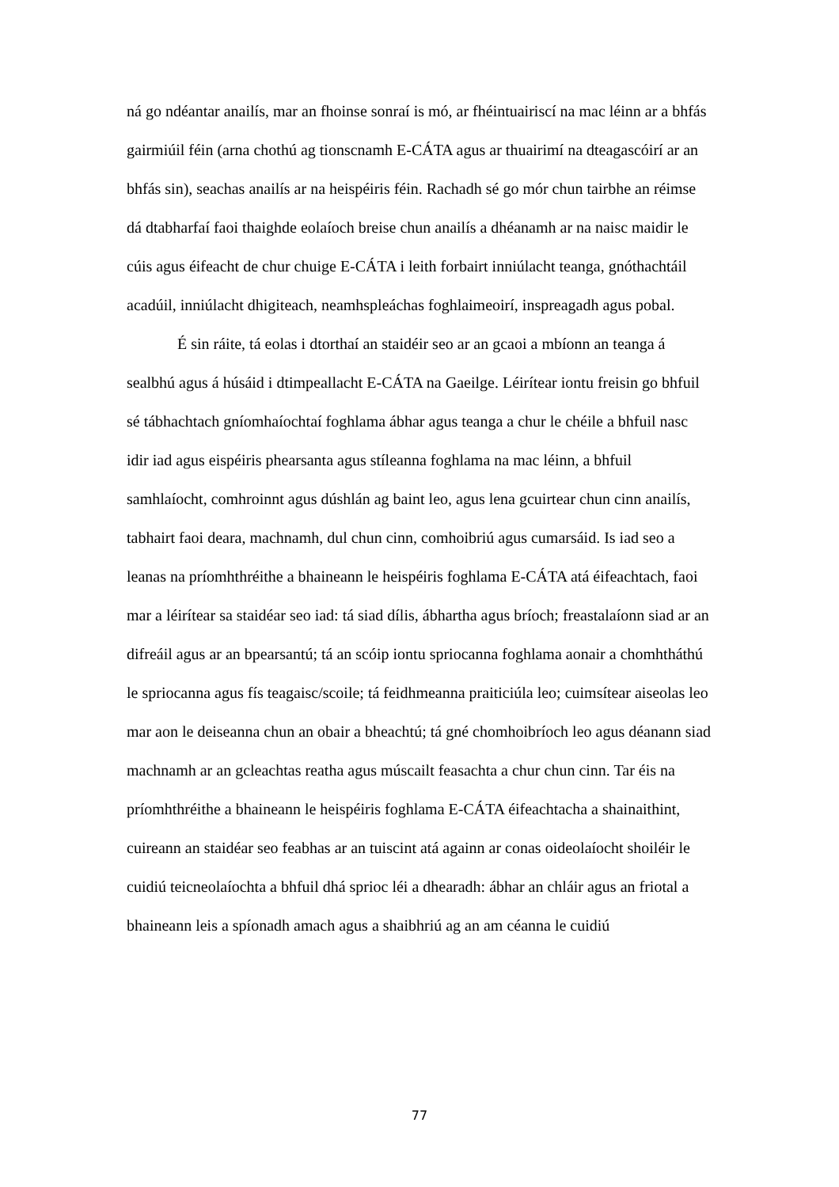ná go ndéantar anailís, mar an fhoinse sonraí is mó, ar fhéintuairiscí na mac léinn ar a bhfás gairmiúil féin (arna chothú ag tionscnamh E-CÁTA agus ar thuairimí na dteagascóirí ar an bhfás sin), seachas anailís ar na heispéiris féin. Rachadh sé go mór chun tairbhe an réimse dá dtabharfaí faoi thaighde eolaíoch breise chun anailís a dhéanamh ar na naisc maidir le cúis agus éifeacht de chur chuige E-CÁTA i leith forbairt inniúlacht teanga, gnóthachtáil acadúil, inniúlacht dhigiteach, neamhspleáchas foghlaimeoirí, inspreagadh agus pobal.
É sin ráite, tá eolas i dtorthaí an staidéir seo ar an gcaoi a mbíonn an teanga á sealbhú agus á húsáid i dtimpeallacht E-CÁTA na Gaeilge. Léirítear iontu freisin go bhfuil sé tábhachtach gníomhaíochtaí foghlama ábhar agus teanga a chur le chéile a bhfuil nasc idir iad agus eispéiris phearsanta agus stíleanna foghlama na mac léinn, a bhfuil samhlaíocht, comhroinnt agus dúshlán ag baint leo, agus lena gcuirtear chun cinn anailís, tabhairt faoi deara, machnamh, dul chun cinn, comhoibriú agus cumarsáid. Is iad seo a leanas na príomhthréithe a bhaineann le heispéiris foghlama E-CÁTA atá éifeachtach, faoi mar a léirítear sa staidéar seo iad: tá siad dílis, ábhartha agus bríoch; freastalaíonn siad ar an difreáil agus ar an bpearsantú; tá an scóip iontu spriocanna foghlama aonair a chomhtháthú le spriocanna agus fís teagaisc/scoile; tá feidhmeanna praiticiúla leo; cuimsítear aiseolas leo mar aon le deiseanna chun an obair a bheachtú; tá gné chomhoibríoch leo agus déanann siad machnamh ar an gcleachtas reatha agus múscailt feasachta a chur chun cinn. Tar éis na príomhthréithe a bhaineann le heispéiris foghlama E-CÁTA éifeachtacha a shainaithint, cuireann an staidéar seo feabhas ar an tuiscint atá againn ar conas oideolaíocht shoiléir le cuidiú teicneolaíochta a bhfuil dhá sprioc léi a dhearadh: ábhar an chláir agus an friotal a bhaineann leis a spíonadh amach agus a shaibhriú ag an am céanna le cuidiú
77